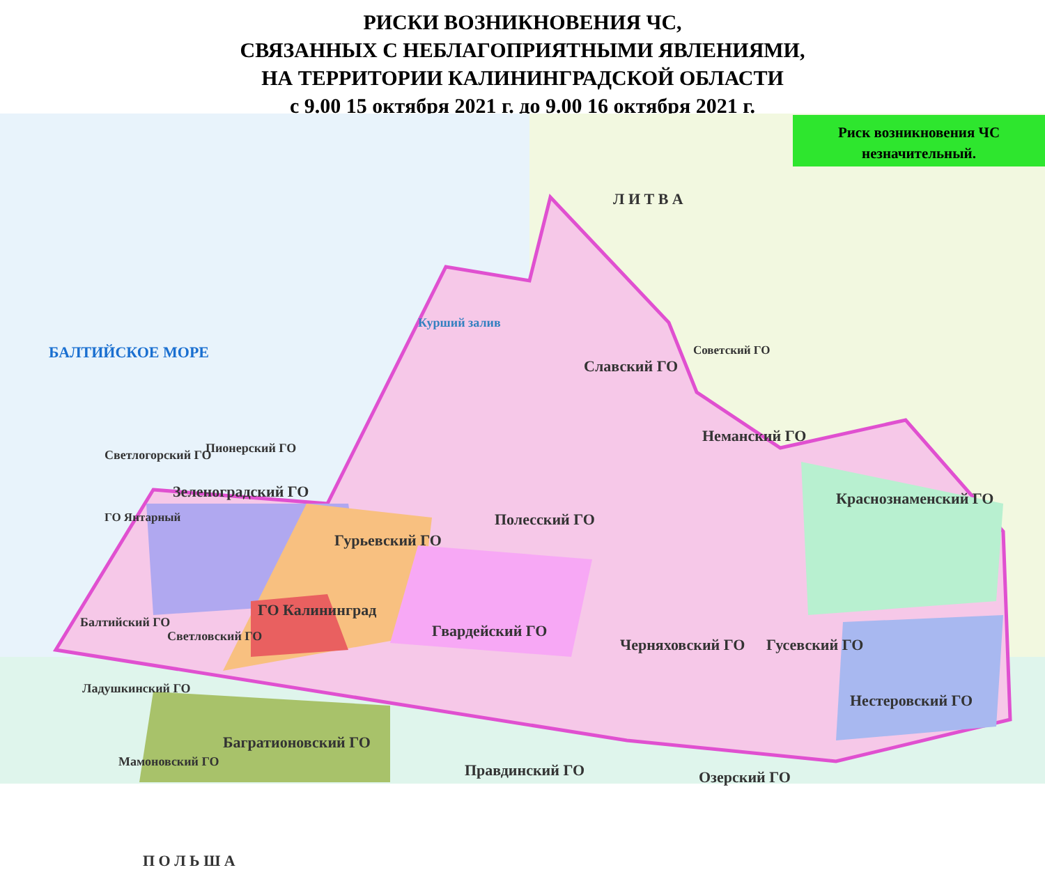РИСКИ ВОЗНИКНОВЕНИЯ ЧС,
СВЯЗАННЫХ С НЕБЛАГОПРИЯТНЫМИ ЯВЛЕНИЯМИ,
НА ТЕРРИТОРИИ КАЛИНИНГРАДСКОЙ ОБЛАСТИ
с 9.00 15 октября 2021 г. до 9.00 16 октября 2021 г.
Риск возникновения ЧС
незначительный.
Л И Т В А
БАЛТИЙСКОЕ МОРЕ
Курший залив
Светлогорский ГО Пионерский ГО
Зеленоградский ГО
ГО Янтарный
Гурьевский ГО
Полесский ГО
Славский ГО
Советский ГО
Неманский ГО
Краснознаменский ГО
ГО Калининград
Балтийский ГО
Светловский ГО Гвардейский ГО
Черняховский ГО Гусевский ГО
Ладушкинский ГО
Нестеровский ГО
Багратионовский ГО
Мамоновский ГО Правдинский ГО Озерский ГО
П О Л Ь Ш А